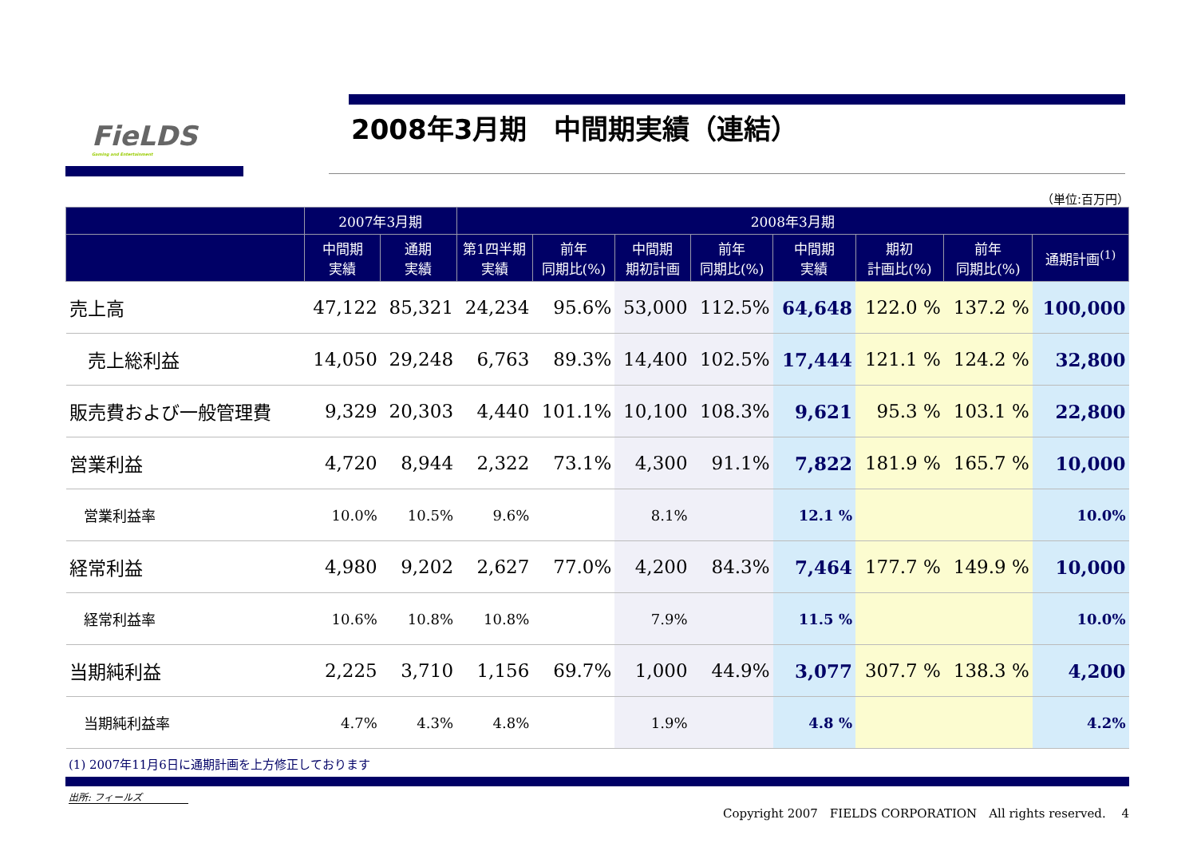FieLDS
Gaming and Entertainment
2008年3月期　中間期実績（連結）
（単位:百万円）
| | 2007年3月期 | | 2008年3月期 | | | | | | | |
| --- | --- | --- | --- | --- | --- | --- | --- | --- | --- | --- |
| | 中間期 実績 | 通期 実績 | 第1四半期 実績 | 前年 同期比(%) | 中間期 期初計画 | 前年 同期比(%) | 中間期 実績 | 期初 計画比(%) | 前年 同期比(%) | 通期計画<sup>(1)</sup> |
| 売上高 | 47,122 | 85,321 | 24,234 | 95.6% | 53,000 | 112.5% | 64,648 | 122.0 % | 137.2 % | 100,000 |
| 売上総利益 | 14,050 | 29,248 | 6,763 | 89.3% | 14,400 | 102.5% | 17,444 | 121.1 % | 124.2 % | 32,800 |
| 販売費および一般管理費 | 9,329 | 20,303 | 4,440 | 101.1% | 10,100 | 108.3% | 9,621 | 95.3 % | 103.1 % | 22,800 |
| 営業利益 | 4,720 | 8,944 | 2,322 | 73.1% | 4,300 | 91.1% | 7,822 | 181.9 % | 165.7 % | 10,000 |
| 営業利益率 | 10.0% | 10.5% | 9.6% | | 8.1% | | 12.1 % | | | 10.0% |
| 経常利益 | 4,980 | 9,202 | 2,627 | 77.0% | 4,200 | 84.3% | 7,464 | 177.7 % | 149.9 % | 10,000 |
| 経常利益率 | 10.6% | 10.8% | 10.8% | | 7.9% | | 11.5 % | | | 10.0% |
| 当期純利益 | 2,225 | 3,710 | 1,156 | 69.7% | 1,000 | 44.9% | 3,077 | 307.7 % | 138.3 % | 4,200 |
| 当期純利益率 | 4.7% | 4.3% | 4.8% | | 1.9% | | 4.8 % | | | 4.2% |
(1) 2007年11月6日に通期計画を上方修正しております
出所: フィールズ
Copyright 2007　FIELDS CORPORATION　All rights reserved.　 4